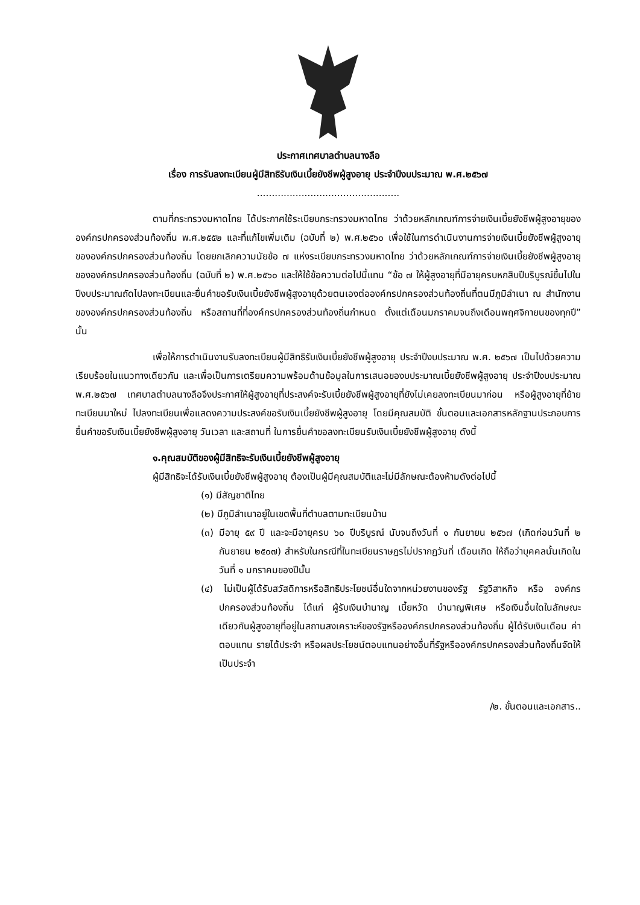ประกาศเทศบาลตำบลนางลือ
เรื่อง การรับลงทะเบียนผู้มีสิทธิรับเงินเบี้ยยังชีพผู้สูงอายุ ประจำปีงบประมาณ พ.ศ.๒๕๖๗
................................................
ตามที่กระทรวงมหาดไทย ได้ประกาศใช้ระเบียบกระทรวงมหาดไทย ว่าด้วยหลักเกณฑ์การจ่ายเงินเบี้ยยังชีพผู้สูงอายุขององค์กรปกครองส่วนท้องถิ่น พ.ศ.๒๕๕๒ และที่แก้ไขเพิ่มเติม (ฉบับที่ ๒) พ.ศ.๒๕๖๐ เพื่อใช้ในการดำเนินงานการจ่ายเงินเบี้ยยังชีพผู้สูงอายุขององค์กรปกครองส่วนท้องถิ่น โดยยกเลิกความนัยข้อ ๗ แห่งระเบียบกระทรวงมหาดไทย ว่าด้วยหลักเกณฑ์การจ่ายเงินเบี้ยยังชีพผู้สูงอายุขององค์กรปกครองส่วนท้องถิ่น (ฉบับที่ ๒) พ.ศ.๒๕๖๐ และให้ใช้ข้อความต่อไปนี้แทน “ข้อ ๗ ให้ผู้สูงอายุที่มีอายุครบหกสิบปีบริบูรณ์ขึ้นไปในปีงบประมาณถัดไปลงทะเบียนและยื่นคำขอรับเงินเบี้ยยังชีพผู้สูงอายุด้วยตนเองต่อองค์กรปกครองส่วนท้องถิ่นที่ตนมีภูมิลำเนา ณ สำนักงานขององค์กรปกครองส่วนท้องถิ่น หรือสถานที่ที่องค์กรปกครองส่วนท้องถิ่นกำหนด ตั้งแต่เดือนมกราคมจนถึงเดือนพฤศจิกายนของทุกปี” นั้น
เพื่อให้การดำเนินงานรับลงทะเบียนผู้มีสิทธิรับเงินเบี้ยยังชีพผู้สูงอายุ ประจำปีงบประมาณ พ.ศ. ๒๕๖๗ เป็นไปด้วยความเรียบร้อยในแนวทางเดียวกัน และเพื่อเป็นการเตรียมความพร้อมด้านข้อมูลในการเสนอของบประมาณเบี้ยยังชีพผู้สูงอายุ ประจำปีงบประมาณ พ.ศ.๒๕๖๗ เทศบาลตำบลนางลือจึงประกาศให้ผู้สูงอายุที่ประสงค์จะรับเบี้ยยังชีพผู้สูงอายุที่ยังไม่เคยลงทะเบียนมาก่อน หรือผู้สูงอายุที่ย้ายทะเบียนมาใหม่ ไปลงทะเบียนเพื่อแสดงความประสงค์ขอรับเงินเบี้ยยังชีพผู้สูงอายุ โดยมีคุณสมบัติ ขั้นตอนและเอกสารหลักฐานประกอบการยื่นคำขอรับเงินเบี้ยยังชีพผู้สูงอายุ วันเวลา และสถานที่ ในการยื่นคำขอลงทะเบียนรับเงินเบี้ยยังชีพผู้สูงอายุ ดังนี้
๑.คุณสมบัติของผู้มีสิทธิจะรับเงินเบี้ยยังชีพผู้สูงอายุ
ผู้มีสิทธิจะได้รับเงินเบี้ยยังชีพผู้สูงอายุ ต้องเป็นผู้มีคุณสมบัติและไม่มีลักษณะต้องห้ามดังต่อไปนี้
(๑) มีสัญชาติไทย
(๒) มีภูมิลำเนาอยู่ในเขตพื้นที่ตำบลตามทะเบียนบ้าน
(๓) มีอายุ ๕๙ ปี และจะมีอายุครบ ๖๐ ปีบริบูรณ์ นับจนถึงวันที่ ๑ กันยายน ๒๕๖๗ (เกิดก่อนวันที่ ๒ กันยายน ๒๕๐๗) สำหรับในกรณีที่ในทะเบียนราษฎรไม่ปรากฏวันที่ เดือนเกิด ให้ถือว่าบุคคลนั้นเกิดในวันที่ ๑ มกราคมของปีนั้น
(๔) ไม่เป็นผู้ได้รับสวัสดิการหรือสิทธิประโยชน์อื่นใดจากหน่วยงานของรัฐ รัฐวิสาหกิจ หรือ องค์กรปกครองส่วนท้องถิ่น ได้แก่ ผู้รับเงินบำนาญ เบี้ยหวัด บำนาญพิเศษ หรือเงินอื่นใดในลักษณะเดียวกันผู้สูงอายุที่อยู่ในสถานสงเคราะห์ของรัฐหรือองค์กรปกครองส่วนท้องถิ่น ผู้ได้รับเงินเดือน ค่าตอบแทน รายได้ประจำ หรือผลประโยชน์ตอบแทนอย่างอื่นที่รัฐหรือองค์กรปกครองส่วนท้องถิ่นจัดให้เป็นประจำ
/๒. ขั้นตอนและเอกสาร..